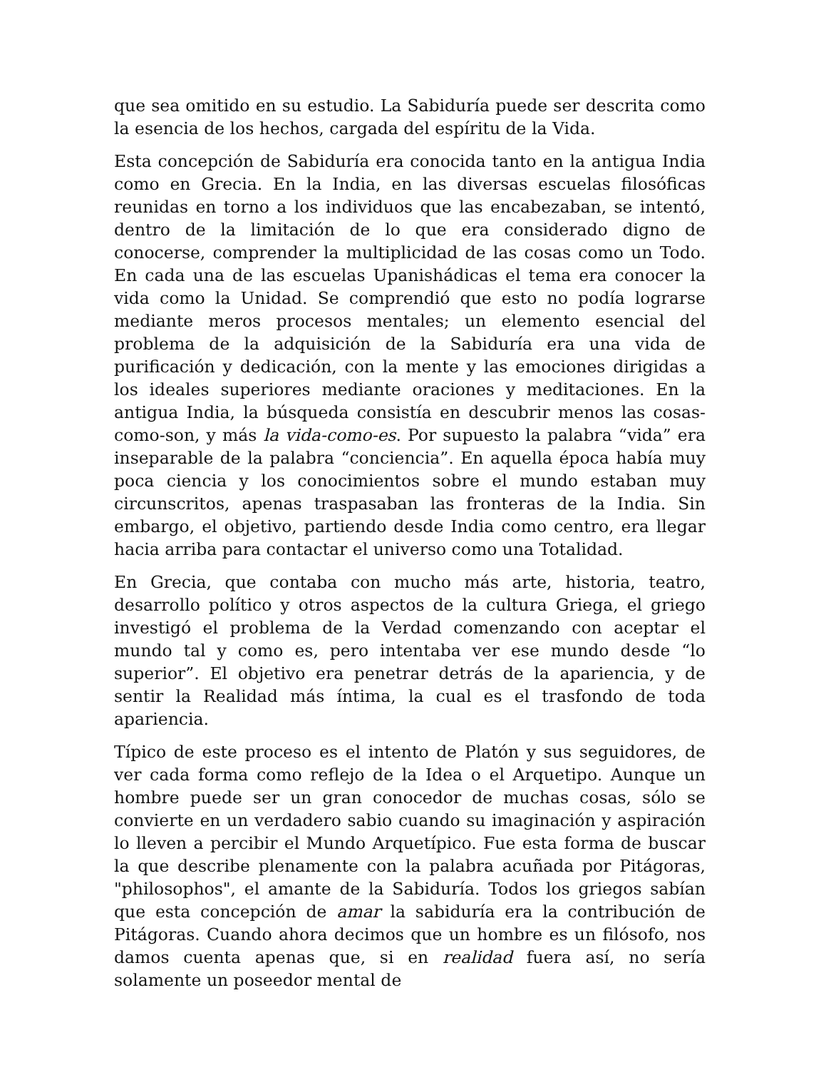que sea omitido en su estudio. La Sabiduría puede ser descrita como la esencia de los hechos, cargada del espíritu de la Vida.
Esta concepción de Sabiduría era conocida tanto en la antigua India como en Grecia. En la India, en las diversas escuelas filosóficas reunidas en torno a los individuos que las encabezaban, se intentó, dentro de la limitación de lo que era considerado digno de conocerse, comprender la multiplicidad de las cosas como un Todo. En cada una de las escuelas Upanishádicas el tema era conocer la vida como la Unidad. Se comprendió que esto no podía lograrse mediante meros procesos mentales; un elemento esencial del problema de la adquisición de la Sabiduría era una vida de purificación y dedicación, con la mente y las emociones dirigidas a los ideales superiores mediante oraciones y meditaciones. En la antigua India, la búsqueda consistía en descubrir menos las cosas-como-son, y más la vida-como-es. Por supuesto la palabra “vida” era inseparable de la palabra “conciencia”. En aquella época había muy poca ciencia y los conocimientos sobre el mundo estaban muy circunscritos, apenas traspasaban las fronteras de la India. Sin embargo, el objetivo, partiendo desde India como centro, era llegar hacia arriba para contactar el universo como una Totalidad.
En Grecia, que contaba con mucho más arte, historia, teatro, desarrollo político y otros aspectos de la cultura Griega, el griego investigó el problema de la Verdad comenzando con aceptar el mundo tal y como es, pero intentaba ver ese mundo desde “lo superior”. El objetivo era penetrar detrás de la apariencia, y de sentir la Realidad más íntima, la cual es el trasfondo de toda apariencia.
Típico de este proceso es el intento de Platón y sus seguidores, de ver cada forma como reflejo de la Idea o el Arquetipo. Aunque un hombre puede ser un gran conocedor de muchas cosas, sólo se convierte en un verdadero sabio cuando su imaginación y aspiración lo lleven a percibir el Mundo Arquetípico. Fue esta forma de buscar la que describe plenamente con la palabra acuñada por Pitágoras, "philosophos", el amante de la Sabiduría. Todos los griegos sabían que esta concepción de amar la sabiduría era la contribución de Pitágoras. Cuando ahora decimos que un hombre es un filósofo, nos damos cuenta apenas que, si en realidad fuera así, no sería solamente un poseedor mental de